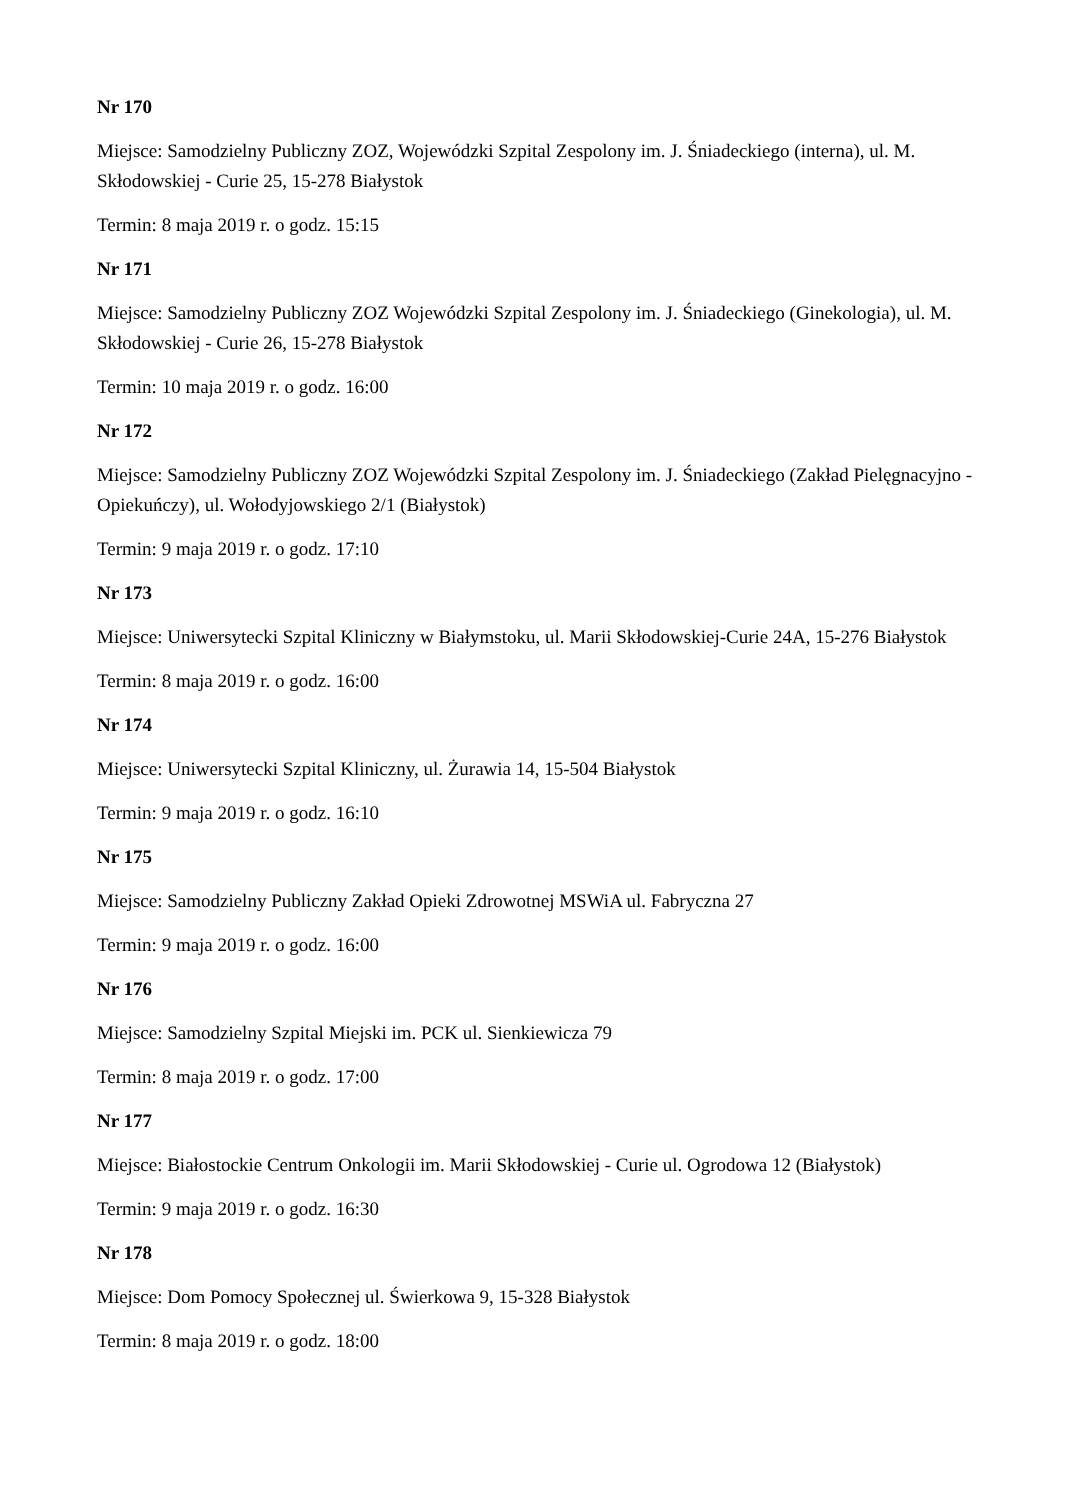Nr 170
Miejsce: Samodzielny Publiczny ZOZ, Wojewódzki Szpital Zespolony im. J. Śniadeckiego (interna), ul. M. Skłodowskiej - Curie 25, 15-278 Białystok
Termin: 8 maja 2019 r. o godz. 15:15
Nr 171
Miejsce: Samodzielny Publiczny ZOZ Wojewódzki Szpital Zespolony im. J. Śniadeckiego (Ginekologia), ul. M. Skłodowskiej - Curie 26, 15-278 Białystok
Termin: 10 maja 2019 r. o godz. 16:00
Nr 172
Miejsce: Samodzielny Publiczny ZOZ Wojewódzki Szpital Zespolony im. J. Śniadeckiego (Zakład Pielęgnacyjno - Opiekuńczy), ul. Wołodyjowskiego 2/1 (Białystok)
Termin: 9 maja 2019 r. o godz. 17:10
Nr 173
Miejsce: Uniwersytecki Szpital Kliniczny w Białymstoku, ul. Marii Skłodowskiej-Curie 24A, 15-276 Białystok
Termin: 8 maja 2019 r. o godz. 16:00
Nr 174
Miejsce: Uniwersytecki Szpital Kliniczny, ul. Żurawia 14, 15-504 Białystok
Termin: 9 maja 2019 r. o godz. 16:10
Nr 175
Miejsce: Samodzielny Publiczny Zakład Opieki Zdrowotnej MSWiA ul. Fabryczna 27
Termin: 9 maja 2019 r. o godz. 16:00
Nr 176
Miejsce: Samodzielny Szpital Miejski im. PCK ul. Sienkiewicza 79
Termin: 8 maja 2019 r. o godz. 17:00
Nr 177
Miejsce: Białostockie Centrum Onkologii im. Marii Skłodowskiej - Curie ul. Ogrodowa 12 (Białystok)
Termin: 9 maja 2019 r. o godz. 16:30
Nr 178
Miejsce: Dom Pomocy Społecznej ul. Świerkowa 9, 15-328 Białystok
Termin: 8 maja 2019 r. o godz. 18:00